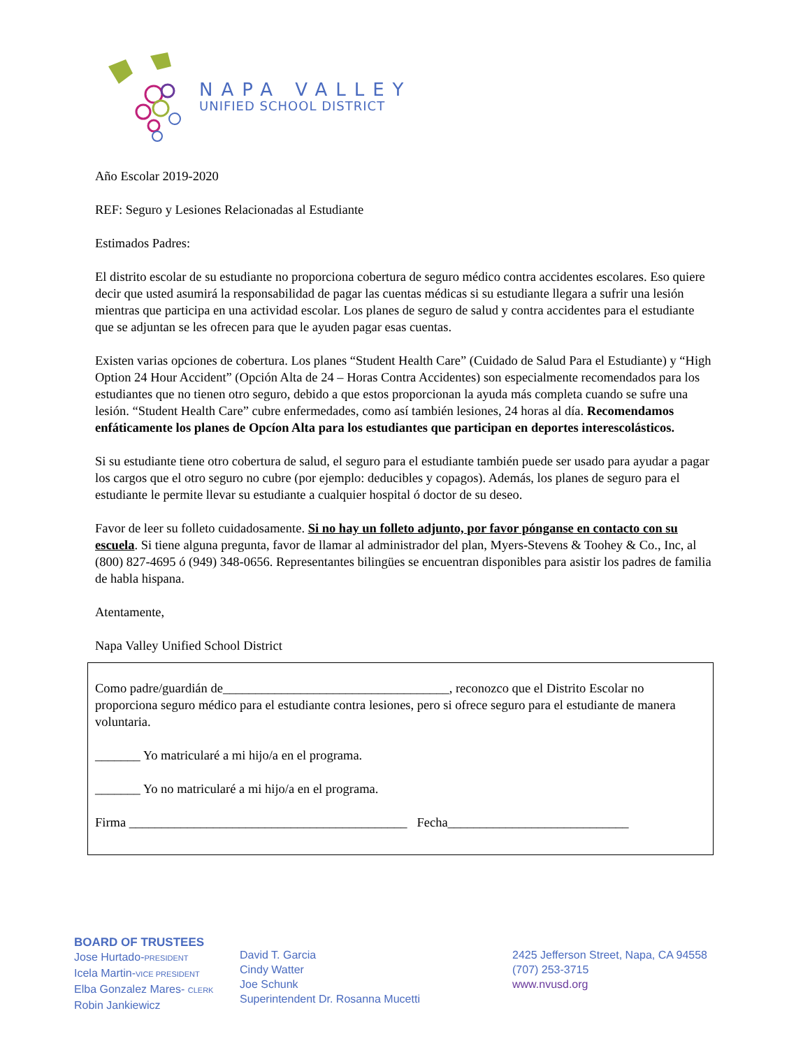NAPA VALLEY
UNIFIED SCHOOL DISTRICT
Año Escolar 2019-2020
REF: Seguro y Lesiones Relacionadas al Estudiante
Estimados Padres:
El distrito escolar de su estudiante no proporciona cobertura de seguro médico contra accidentes escolares. Eso quiere decir que usted asumirá la responsabilidad de pagar las cuentas médicas si su estudiante llegara a sufrir una lesión mientras que participa en una actividad escolar. Los planes de seguro de salud y contra accidentes para el estudiante que se adjuntan se les ofrecen para que le ayuden pagar esas cuentas.
Existen varias opciones de cobertura. Los planes “Student Health Care” (Cuidado de Salud Para el Estudiante) y “High Option 24 Hour Accident” (Opción Alta de 24 – Horas Contra Accidentes) son especialmente recomendados para los estudiantes que no tienen otro seguro, debido a que estos proporcionan la ayuda más completa cuando se sufre una lesión. “Student Health Care” cubre enfermedades, como así también lesiones, 24 horas al día. Recomendamos enfáticamente los planes de Opcíon Alta para los estudiantes que participan en deportes interescolásticos.
Si su estudiante tiene otro cobertura de salud, el seguro para el estudiante también puede ser usado para ayudar a pagar los cargos que el otro seguro no cubre (por ejemplo: deducibles y copagos). Además, los planes de seguro para el estudiante le permite llevar su estudiante a cualquier hospital ó doctor de su deseo.
Favor de leer su folleto cuidadosamente. Si no hay un folleto adjunto, por favor pónganse en contacto con su escuela. Si tiene alguna pregunta, favor de llamar al administrador del plan, Myers-Stevens & Toohey & Co., Inc, al (800) 827-4695 ó (949) 348-0656. Representantes bilingües se encuentran disponibles para asistir los padres de familia de habla hispana.
Atentamente,
Napa Valley Unified School District
Como padre/guardián de___________________________________, reconozco que el Distrito Escolar no proporciona seguro médico para el estudiante contra lesiones, pero si ofrece seguro para el estudiante de manera voluntaria.
_______ Yo matricularé a mi hijo/a en el programa.
_______ Yo no matricularé a mi hijo/a en el programa.
Firma ___________________________________________ Fecha____________________________
BOARD OF TRUSTEES
Jose Hurtado-PRESIDENT
Icela Martin-VICE PRESIDENT
Elba Gonzalez Mares- CLERK
Robin Jankiewicz
David T. Garcia
Cindy Watter
Joe Schunk
Superintendent Dr. Rosanna Mucetti
2425 Jefferson Street, Napa, CA 94558
(707) 253-3715
www.nvusd.org